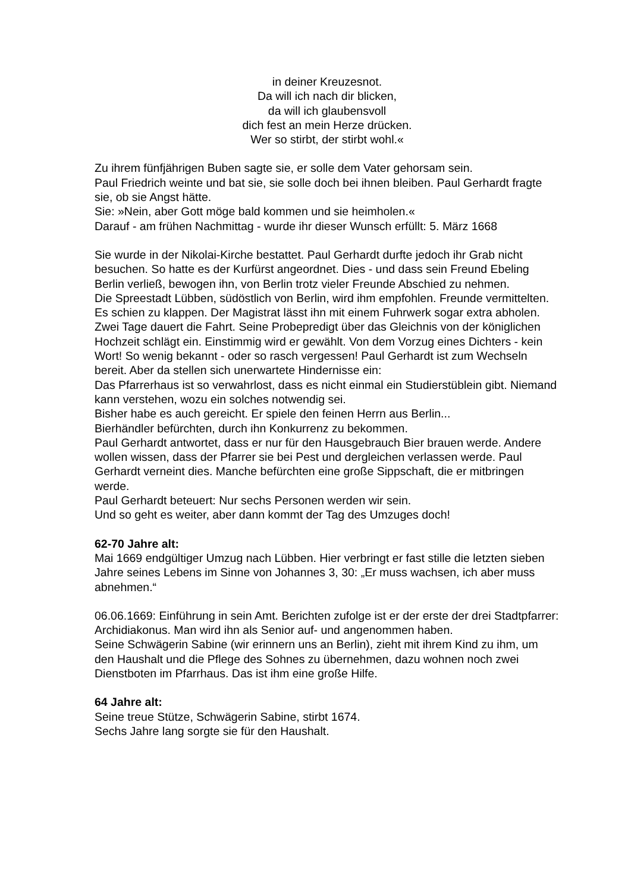in deiner Kreuzesnot.
Da will ich nach dir blicken,
da will ich glaubensvoll
dich fest an mein Herze drücken.
Wer so stirbt, der stirbt wohl.«
Zu ihrem fünfjährigen Buben sagte sie, er solle dem Vater gehorsam sein.
Paul Friedrich weinte und bat sie, sie solle doch bei ihnen bleiben. Paul Gerhardt fragte sie, ob sie Angst hätte.
Sie: »Nein, aber Gott möge bald kommen und sie heimholen.«
Darauf - am frühen Nachmittag - wurde ihr dieser Wunsch erfüllt: 5. März 1668
Sie wurde in der Nikolai-Kirche bestattet. Paul Gerhardt durfte jedoch ihr Grab nicht besuchen. So hatte es der Kurfürst angeordnet. Dies - und dass sein Freund Ebeling Berlin verließ, bewogen ihn, von Berlin trotz vieler Freunde Abschied zu nehmen.
Die Spreestadt Lübben, südöstlich von Berlin, wird ihm empfohlen. Freunde vermittelten. Es schien zu klappen. Der Magistrat lässt ihn mit einem Fuhrwerk sogar extra abholen. Zwei Tage dauert die Fahrt. Seine Probepredigt über das Gleichnis von der königlichen Hochzeit schlägt ein. Einstimmig wird er gewählt. Von dem Vorzug eines Dichters - kein Wort! So wenig bekannt - oder so rasch vergessen! Paul Gerhardt ist zum Wechseln bereit. Aber da stellen sich unerwartete Hindernisse ein:
Das Pfarrerhaus ist so verwahrlost, dass es nicht einmal ein Studierstüblein gibt. Niemand kann verstehen, wozu ein solches notwendig sei.
Bisher habe es auch gereicht. Er spiele den feinen Herrn aus Berlin...
Bierhändler befürchten, durch ihn Konkurrenz zu bekommen.
Paul Gerhardt antwortet, dass er nur für den Hausgebrauch Bier brauen werde. Andere wollen wissen, dass der Pfarrer sie bei Pest und dergleichen verlassen werde. Paul Gerhardt verneint dies. Manche befürchten eine große Sippschaft, die er mitbringen werde.
Paul Gerhardt beteuert: Nur sechs Personen werden wir sein.
Und so geht es weiter, aber dann kommt der Tag des Umzuges doch!
62-70 Jahre alt:
Mai 1669 endgültiger Umzug nach Lübben. Hier verbringt er fast stille die letzten sieben Jahre seines Lebens im Sinne von Johannes 3, 30: „Er muss wachsen, ich aber muss abnehmen.“
06.06.1669: Einführung in sein Amt. Berichten zufolge ist er der erste der drei Stadtpfarrer: Archidiakonus. Man wird ihn als Senior auf- und angenommen haben.
Seine Schwägerin Sabine (wir erinnern uns an Berlin), zieht mit ihrem Kind zu ihm, um den Haushalt und die Pflege des Sohnes zu übernehmen, dazu wohnen noch zwei Dienstboten im Pfarrhaus. Das ist ihm eine große Hilfe.
64 Jahre alt:
Seine treue Stütze, Schwägerin Sabine, stirbt 1674.
Sechs Jahre lang sorgte sie für den Haushalt.